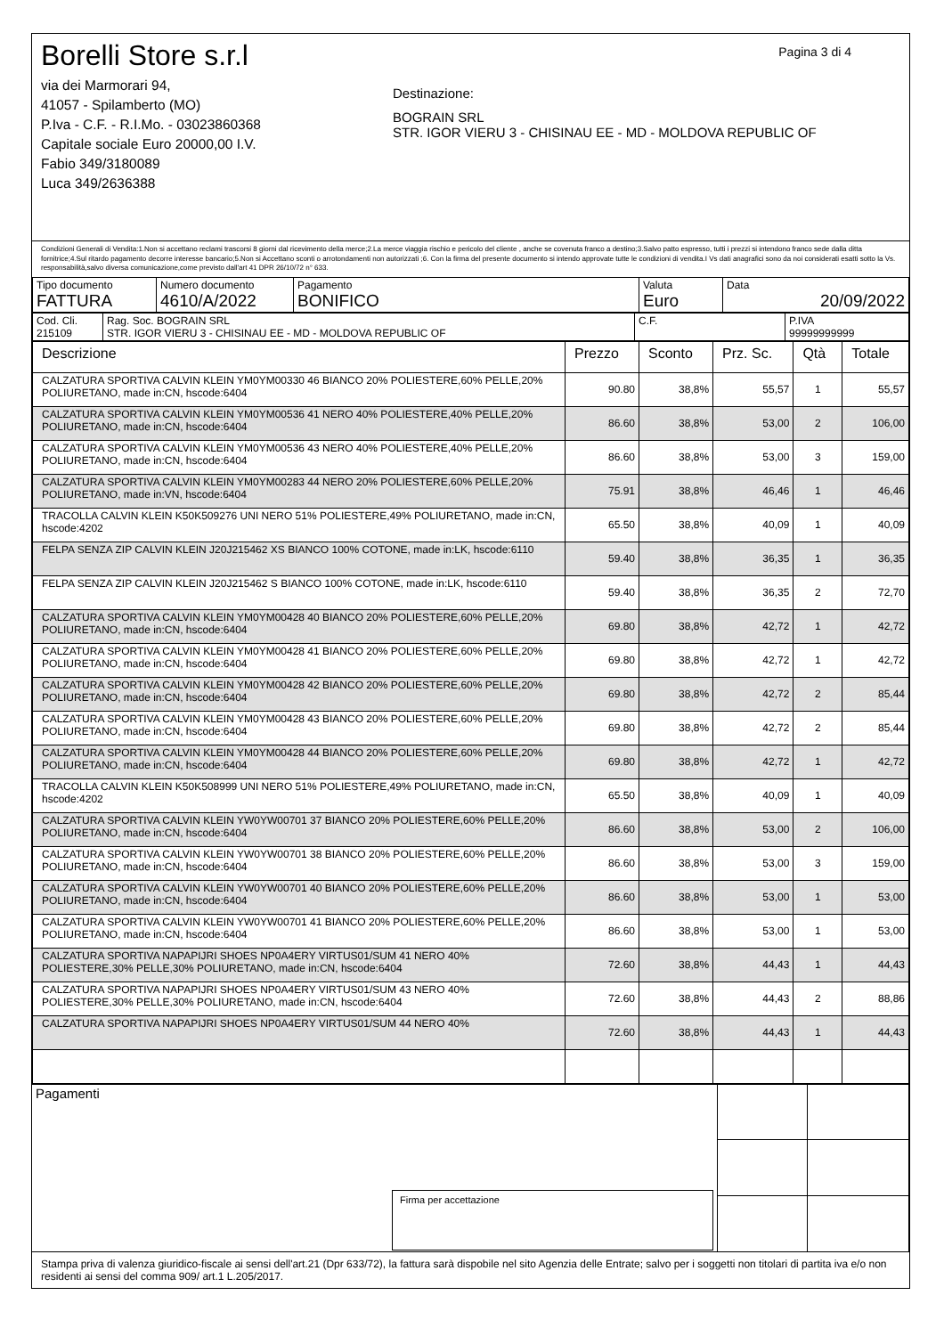Pagina 3 di 4
Borelli Store s.r.l
via dei Marmorari 94,
41057 - Spilamberto (MO)
P.Iva - C.F. - R.I.Mo. - 03023860368
Capitale sociale Euro 20000,00 I.V.
Fabio 349/3180089
Luca 349/2636388
Destinazione:
BOGRAIN SRL
STR. IGOR VIERU 3 - CHISINAU EE - MD - MOLDOVA REPUBLIC OF
Condizioni Generali di Vendita:1.Non si accettano reclami trascorsi 8 giorni dal ricevimento della merce;2.La merce viaggia rischio e pericolo del cliente , anche se covenuta franco a destino;3.Salvo patto espresso, tutti i prezzi si intendono franco sede dalla ditta fornitrice;4.Sul ritardo pagamento decorre interesse bancario;5.Non si Accettano sconti o arrotondamenti non autorizzati ;6. Con la firma del presente documento si intendo approvate tutte le condizioni di vendita.I Vs dati anagrafici sono da noi considerati esatti sotto la Vs. responsabilità,salvo diversa comunicazione,come previsto dall'art 41 DPR 26/10/72 n° 633.
| Tipo documento FATTURA | Numero documento 4610/A/2022 | Pagamento BONIFICO | Valuta Euro | Data 20/09/2022 |
| Cod. Cli. 215109 | Rag. Soc. BOGRAIN SRL STR. IGOR VIERU 3 - CHISINAU EE - MD - MOLDOVA REPUBLIC OF | C.F. | P.IVA 99999999999 |
| Descrizione | Prezzo | Sconto | Prz. Sc. | Qtà | Totale |
| --- | --- | --- | --- | --- | --- |
| CALZATURA SPORTIVA CALVIN KLEIN YM0YM00330 46 BIANCO 20% POLIESTERE,60% PELLE,20% POLIURETANO, made in:CN, hscode:6404 | 90.80 | 38,8% | 55,57 | 1 | 55,57 |
| CALZATURA SPORTIVA CALVIN KLEIN YM0YM00536 41 NERO 40% POLIESTERE,40% PELLE,20% POLIURETANO, made in:CN, hscode:6404 | 86.60 | 38,8% | 53,00 | 2 | 106,00 |
| CALZATURA SPORTIVA CALVIN KLEIN YM0YM00536 43 NERO 40% POLIESTERE,40% PELLE,20% POLIURETANO, made in:CN, hscode:6404 | 86.60 | 38,8% | 53,00 | 3 | 159,00 |
| CALZATURA SPORTIVA CALVIN KLEIN YM0YM00283 44 NERO 20% POLIESTERE,60% PELLE,20% POLIURETANO, made in:VN, hscode:6404 | 75.91 | 38,8% | 46,46 | 1 | 46,46 |
| TRACOLLA CALVIN KLEIN K50K509276 UNI NERO 51% POLIESTERE,49% POLIURETANO, made in:CN, hscode:4202 | 65.50 | 38,8% | 40,09 | 1 | 40,09 |
| FELPA SENZA ZIP CALVIN KLEIN J20J215462 XS BIANCO 100% COTONE, made in:LK, hscode:6110 | 59.40 | 38,8% | 36,35 | 1 | 36,35 |
| FELPA SENZA ZIP CALVIN KLEIN J20J215462 S BIANCO 100% COTONE, made in:LK, hscode:6110 | 59.40 | 38,8% | 36,35 | 2 | 72,70 |
| CALZATURA SPORTIVA CALVIN KLEIN YM0YM00428 40 BIANCO 20% POLIESTERE,60% PELLE,20% POLIURETANO, made in:CN, hscode:6404 | 69.80 | 38,8% | 42,72 | 1 | 42,72 |
| CALZATURA SPORTIVA CALVIN KLEIN YM0YM00428 41 BIANCO 20% POLIESTERE,60% PELLE,20% POLIURETANO, made in:CN, hscode:6404 | 69.80 | 38,8% | 42,72 | 1 | 42,72 |
| CALZATURA SPORTIVA CALVIN KLEIN YM0YM00428 42 BIANCO 20% POLIESTERE,60% PELLE,20% POLIURETANO, made in:CN, hscode:6404 | 69.80 | 38,8% | 42,72 | 2 | 85,44 |
| CALZATURA SPORTIVA CALVIN KLEIN YM0YM00428 43 BIANCO 20% POLIESTERE,60% PELLE,20% POLIURETANO, made in:CN, hscode:6404 | 69.80 | 38,8% | 42,72 | 2 | 85,44 |
| CALZATURA SPORTIVA CALVIN KLEIN YM0YM00428 44 BIANCO 20% POLIESTERE,60% PELLE,20% POLIURETANO, made in:CN, hscode:6404 | 69.80 | 38,8% | 42,72 | 1 | 42,72 |
| TRACOLLA CALVIN KLEIN K50K508999 UNI NERO 51% POLIESTERE,49% POLIURETANO, made in:CN, hscode:4202 | 65.50 | 38,8% | 40,09 | 1 | 40,09 |
| CALZATURA SPORTIVA CALVIN KLEIN YW0YW00701 37 BIANCO 20% POLIESTERE,60% PELLE,20% POLIURETANO, made in:CN, hscode:6404 | 86.60 | 38,8% | 53,00 | 2 | 106,00 |
| CALZATURA SPORTIVA CALVIN KLEIN YW0YW00701 38 BIANCO 20% POLIESTERE,60% PELLE,20% POLIURETANO, made in:CN, hscode:6404 | 86.60 | 38,8% | 53,00 | 3 | 159,00 |
| CALZATURA SPORTIVA CALVIN KLEIN YW0YW00701 40 BIANCO 20% POLIESTERE,60% PELLE,20% POLIURETANO, made in:CN, hscode:6404 | 86.60 | 38,8% | 53,00 | 1 | 53,00 |
| CALZATURA SPORTIVA CALVIN KLEIN YW0YW00701 41 BIANCO 20% POLIESTERE,60% PELLE,20% POLIURETANO, made in:CN, hscode:6404 | 86.60 | 38,8% | 53,00 | 1 | 53,00 |
| CALZATURA SPORTIVA NAPAPIJRI SHOES NP0A4ERY VIRTUS01/SUM 41 NERO 40% POLIESTERE,30% PELLE,30% POLIURETANO, made in:CN, hscode:6404 | 72.60 | 38,8% | 44,43 | 1 | 44,43 |
| CALZATURA SPORTIVA NAPAPIJRI SHOES NP0A4ERY VIRTUS01/SUM 43 NERO 40% POLIESTERE,30% PELLE,30% POLIURETANO, made in:CN, hscode:6404 | 72.60 | 38,8% | 44,43 | 2 | 88,86 |
| CALZATURA SPORTIVA NAPAPIJRI SHOES NP0A4ERY VIRTUS01/SUM 44 NERO 40% | 72.60 | 38,8% | 44,43 | 1 | 44,43 |
| Pagamenti Firma per accettazione | | |
Stampa priva di valenza giuridico-fiscale ai sensi dell'art.21 (Dpr 633/72), la fattura sarà dispobile nel sito Agenzia delle Entrate; salvo per i soggetti non titolari di partita iva e/o non residenti ai sensi del comma 909/ art.1 L.205/2017.